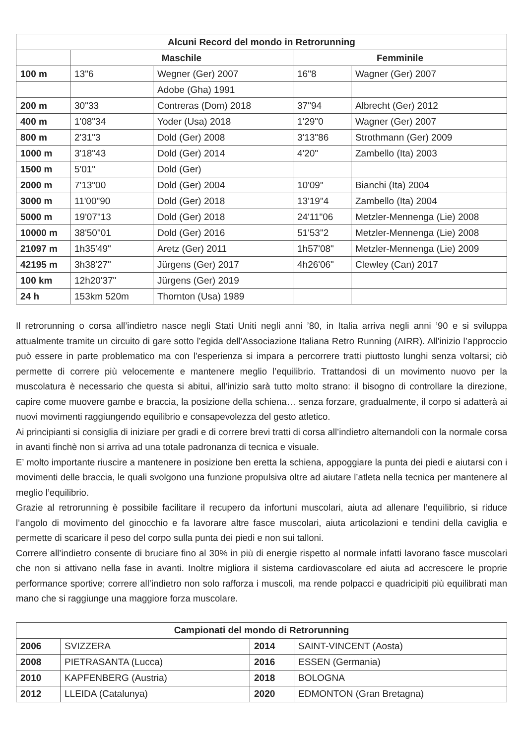| Alcuni Record del mondo in Retrorunning | | | | |
| --- | --- | --- | --- | --- |
| | Maschile | | Femminile | |
| 100 m | 13"6 | Wegner (Ger) 2007 | 16"8 | Wagner (Ger) 2007 |
| | | Adobe (Gha) 1991 | | |
| 200 m | 30"33 | Contreras (Dom) 2018 | 37"94 | Albrecht (Ger) 2012 |
| 400 m | 1'08"34 | Yoder (Usa) 2018 | 1'29"0 | Wagner (Ger) 2007 |
| 800 m | 2'31"3 | Dold (Ger) 2008 | 3'13"86 | Strothmann (Ger) 2009 |
| 1000 m | 3'18"43 | Dold (Ger) 2014 | 4'20" | Zambello (Ita) 2003 |
| 1500 m | 5'01" | Dold (Ger) | | |
| 2000 m | 7'13"00 | Dold (Ger) 2004 | 10'09" | Bianchi (Ita) 2004 |
| 3000 m | 11'00"90 | Dold (Ger) 2018 | 13'19"4 | Zambello (Ita) 2004 |
| 5000 m | 19'07"13 | Dold (Ger) 2018 | 24'11"06 | Metzler-Mennenga (Lie) 2008 |
| 10000 m | 38'50"01 | Dold (Ger) 2016 | 51'53"2 | Metzler-Mennenga (Lie) 2008 |
| 21097 m | 1h35'49" | Aretz (Ger) 2011 | 1h57'08" | Metzler-Mennenga (Lie) 2009 |
| 42195 m | 3h38'27" | Jürgens (Ger) 2017 | 4h26'06" | Clewley (Can) 2017 |
| 100 km | 12h20'37" | Jürgens (Ger) 2019 | | |
| 24 h | 153km 520m | Thornton (Usa) 1989 | | |
Il retrorunning o corsa all’indietro nasce negli Stati Uniti negli anni ’80, in Italia arriva negli anni ’90 e si sviluppa attualmente tramite un circuito di gare sotto l’egida dell’Associazione Italiana Retro Running (AIRR). All’inizio l’approccio può essere in parte problematico ma con l’esperienza si impara a percorrere tratti piuttosto lunghi senza voltarsi; ciò permette di correre più velocemente e mantenere meglio l’equilibrio. Trattandosi di un movimento nuovo per la muscolatura è necessario che questa si abitui, all’inizio sarà tutto molto strano: il bisogno di controllare la direzione, capire come muovere gambe e braccia, la posizione della schiena… senza forzare, gradualmente, il corpo si adatterà ai nuovi movimenti raggiungendo equilibrio e consapevolezza del gesto atletico.
Ai principianti si consiglia di iniziare per gradi e di correre brevi tratti di corsa all’indietro alternandoli con la normale corsa in avanti finchè non si arriva ad una totale padronanza di tecnica e visuale.
E’ molto importante riuscire a mantenere in posizione ben eretta la schiena, appoggiare la punta dei piedi e aiutarsi con i movimenti delle braccia, le quali svolgono una funzione propulsiva oltre ad aiutare l’atleta nella tecnica per mantenere al meglio l’equilibrio.
Grazie al retrorunning è possibile facilitare il recupero da infortuni muscolari, aiuta ad allenare l’equilibrio, si riduce l’angolo di movimento del ginocchio e fa lavorare altre fasce muscolari, aiuta articolazioni e tendini della caviglia e permette di scaricare il peso del corpo sulla punta dei piedi e non sui talloni.
Correre all’indietro consente di bruciare fino al 30% in più di energie rispetto al normale infatti lavorano fasce muscolari che non si attivano nella fase in avanti. Inoltre migliora il sistema cardiovascolare ed aiuta ad accrescere le proprie performance sportive; correre all’indietro non solo rafforza i muscoli, ma rende polpacci e quadricipiti più equilibrati man mano che si raggiunge una maggiore forza muscolare.
| Campionati del mondo di Retrorunning | | | |
| --- | --- | --- | --- |
| 2006 | SVIZZERA | 2014 | SAINT-VINCENT (Aosta) |
| 2008 | PIETRASANTA (Lucca) | 2016 | ESSEN (Germania) |
| 2010 | KAPFENBERG (Austria) | 2018 | BOLOGNA |
| 2012 | LLEIDA (Catalunya) | 2020 | EDMONTON (Gran Bretagna) |